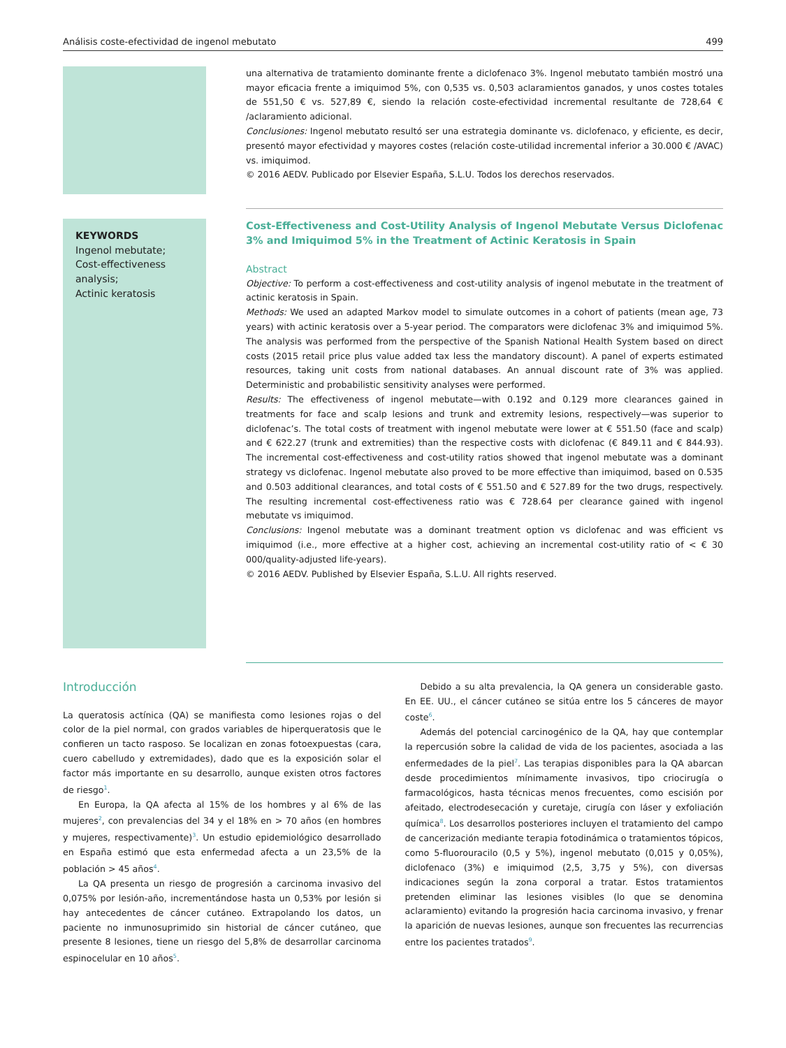Análisis coste-efectividad de ingenol mebutato 499
una alternativa de tratamiento dominante frente a diclofenaco 3%. Ingenol mebutato también mostró una mayor eficacia frente a imiquimod 5%, con 0,535 vs. 0,503 aclaramientos ganados, y unos costes totales de 551,50 € vs. 527,89 €, siendo la relación coste-efectividad incremental resultante de 728,64 € /aclaramiento adicional.
Conclusiones: Ingenol mebutato resultó ser una estrategia dominante vs. diclofenaco, y eficiente, es decir, presentó mayor efectividad y mayores costes (relación coste-utilidad incremental inferior a 30.000 € /AVAC) vs. imiquimod.
© 2016 AEDV. Publicado por Elsevier España, S.L.U. Todos los derechos reservados.
KEYWORDS
Ingenol mebutate;
Cost-effectiveness analysis;
Actinic keratosis
Cost-Effectiveness and Cost-Utility Analysis of Ingenol Mebutate Versus Diclofenac 3% and Imiquimod 5% in the Treatment of Actinic Keratosis in Spain
Abstract
Objective: To perform a cost-effectiveness and cost-utility analysis of ingenol mebutate in the treatment of actinic keratosis in Spain.
Methods: We used an adapted Markov model to simulate outcomes in a cohort of patients (mean age, 73 years) with actinic keratosis over a 5-year period. The comparators were diclofenac 3% and imiquimod 5%. The analysis was performed from the perspective of the Spanish National Health System based on direct costs (2015 retail price plus value added tax less the mandatory discount). A panel of experts estimated resources, taking unit costs from national databases. An annual discount rate of 3% was applied. Deterministic and probabilistic sensitivity analyses were performed.
Results: The effectiveness of ingenol mebutate—with 0.192 and 0.129 more clearances gained in treatments for face and scalp lesions and trunk and extremity lesions, respectively—was superior to diclofenac’s. The total costs of treatment with ingenol mebutate were lower at € 551.50 (face and scalp) and € 622.27 (trunk and extremities) than the respective costs with diclofenac (€ 849.11 and € 844.93). The incremental cost-effectiveness and cost-utility ratios showed that ingenol mebutate was a dominant strategy vs diclofenac. Ingenol mebutate also proved to be more effective than imiquimod, based on 0.535 and 0.503 additional clearances, and total costs of € 551.50 and € 527.89 for the two drugs, respectively. The resulting incremental cost-effectiveness ratio was € 728.64 per clearance gained with ingenol mebutate vs imiquimod.
Conclusions: Ingenol mebutate was a dominant treatment option vs diclofenac and was efficient vs imiquimod (i.e., more effective at a higher cost, achieving an incremental cost-utility ratio of < € 30 000/quality-adjusted life-years).
© 2016 AEDV. Published by Elsevier España, S.L.U. All rights reserved.
Introducción
La queratosis actínica (QA) se manifiesta como lesiones rojas o del color de la piel normal, con grados variables de hiperqueratosis que le confieren un tacto rasposo. Se localizan en zonas fotoexpuestas (cara, cuero cabelludo y extremidades), dado que es la exposición solar el factor más importante en su desarrollo, aunque existen otros factores de riesgo<sup>1</sup>.
En Europa, la QA afecta al 15% de los hombres y al 6% de las mujeres<sup>2</sup>, con prevalencias del 34 y el 18% en > 70 años (en hombres y mujeres, respectivamente)<sup>3</sup>. Un estudio epidemiológico desarrollado en España estimó que esta enfermedad afecta a un 23,5% de la población > 45 años<sup>4</sup>.
La QA presenta un riesgo de progresión a carcinoma invasivo del 0,075% por lesión-año, incrementándose hasta un 0,53% por lesión si hay antecedentes de cáncer cutáneo. Extrapolando los datos, un paciente no inmunosuprimido sin historial de cáncer cutáneo, que presente 8 lesiones, tiene un riesgo del 5,8% de desarrollar carcinoma espinocelular en 10 años<sup>5</sup>.
Debido a su alta prevalencia, la QA genera un considerable gasto. En EE. UU., el cáncer cutáneo se sitúa entre los 5 cánceres de mayor coste<sup>6</sup>.
Además del potencial carcinogénico de la QA, hay que contemplar la repercusión sobre la calidad de vida de los pacientes, asociada a las enfermedades de la piel<sup>7</sup>. Las terapias disponibles para la QA abarcan desde procedimientos mínimamente invasivos, tipo criocirugía o farmacológicos, hasta técnicas menos frecuentes, como escisión por afeitado, electrodesecación y curetaje, cirugía con láser y exfoliación química<sup>8</sup>. Los desarrollos posteriores incluyen el tratamiento del campo de cancerización mediante terapia fotodinámica o tratamientos tópicos, como 5-fluorouracilo (0,5 y 5%), ingenol mebutato (0,015 y 0,05%), diclofenaco (3%) e imiquimod (2,5, 3,75 y 5%), con diversas indicaciones según la zona corporal a tratar. Estos tratamientos pretenden eliminar las lesiones visibles (lo que se denomina aclaramiento) evitando la progresión hacia carcinoma invasivo, y frenar la aparición de nuevas lesiones, aunque son frecuentes las recurrencias entre los pacientes tratados<sup>9</sup>.